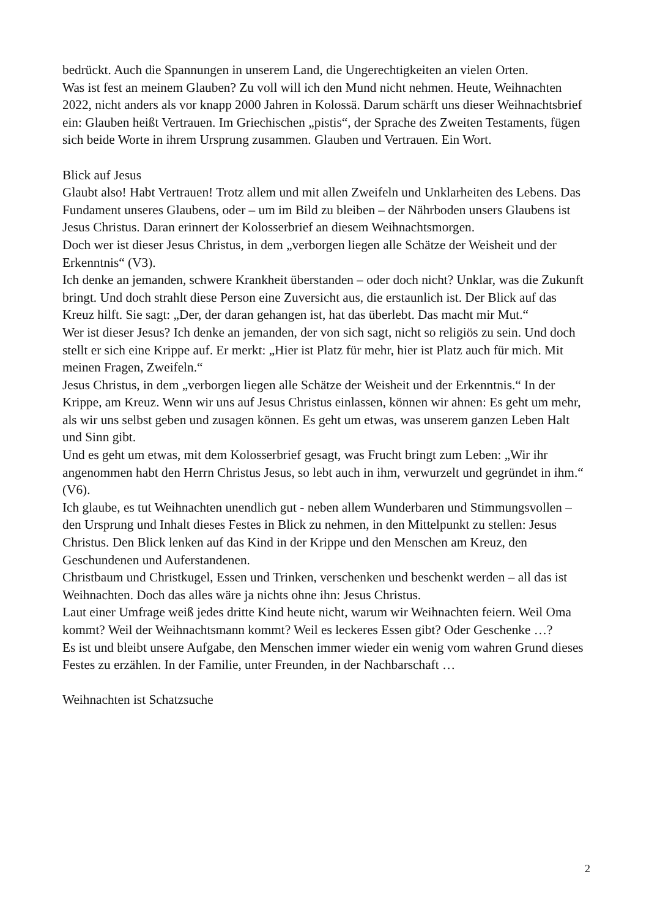bedrückt. Auch die Spannungen in unserem Land, die Ungerechtigkeiten an vielen Orten.
Was ist fest an meinem Glauben? Zu voll will ich den Mund nicht nehmen. Heute, Weihnachten 2022, nicht anders als vor knapp 2000 Jahren in Kolossä. Darum schärft uns dieser Weihnachtsbrief ein: Glauben heißt Vertrauen. Im Griechischen „pistis“, der Sprache des Zweiten Testaments, fügen sich beide Worte in ihrem Ursprung zusammen. Glauben und Vertrauen. Ein Wort.
Blick auf Jesus
Glaubt also! Habt Vertrauen! Trotz allem und mit allen Zweifeln und Unklarheiten des Lebens. Das Fundament unseres Glaubens, oder – um im Bild zu bleiben – der Nährboden unsers Glaubens ist Jesus Christus. Daran erinnert der Kolosserbrief an diesem Weihnachtsmorgen.
Doch wer ist dieser Jesus Christus, in dem „verborgen liegen alle Schätze der Weisheit und der Erkenntnis“ (V3).
Ich denke an jemanden, schwere Krankheit überstanden – oder doch nicht? Unklar, was die Zukunft bringt. Und doch strahlt diese Person eine Zuversicht aus, die erstaunlich ist. Der Blick auf das Kreuz hilft. Sie sagt: „Der, der daran gehangen ist, hat das überlebt. Das macht mir Mut.“
Wer ist dieser Jesus? Ich denke an jemanden, der von sich sagt, nicht so religiös zu sein. Und doch stellt er sich eine Krippe auf. Er merkt: „Hier ist Platz für mehr, hier ist Platz auch für mich. Mit meinen Fragen, Zweifeln.“
Jesus Christus, in dem „verborgen liegen alle Schätze der Weisheit und der Erkenntnis.“ In der Krippe, am Kreuz. Wenn wir uns auf Jesus Christus einlassen, können wir ahnen: Es geht um mehr, als wir uns selbst geben und zusagen können. Es geht um etwas, was unserem ganzen Leben Halt und Sinn gibt.
Und es geht um etwas, mit dem Kolosserbrief gesagt, was Frucht bringt zum Leben: „Wir ihr angenommen habt den Herrn Christus Jesus, so lebt auch in ihm, verwurzelt und gegründet in ihm.“ (V6).
Ich glaube, es tut Weihnachten unendlich gut - neben allem Wunderbaren und Stimmungsvollen – den Ursprung und Inhalt dieses Festes in Blick zu nehmen, in den Mittelpunkt zu stellen: Jesus Christus. Den Blick lenken auf das Kind in der Krippe und den Menschen am Kreuz, den Geschundenen und Auferstandenen.
Christbaum und Christkugel, Essen und Trinken, verschenken und beschenkt werden – all das ist Weihnachten. Doch das alles wäre ja nichts ohne ihn: Jesus Christus.
Laut einer Umfrage weiß jedes dritte Kind heute nicht, warum wir Weihnachten feiern. Weil Oma kommt? Weil der Weihnachtsmann kommt? Weil es leckeres Essen gibt? Oder Geschenke …?
Es ist und bleibt unsere Aufgabe, den Menschen immer wieder ein wenig vom wahren Grund dieses Festes zu erzählen. In der Familie, unter Freunden, in der Nachbarschaft …
Weihnachten ist Schatzsuche
2